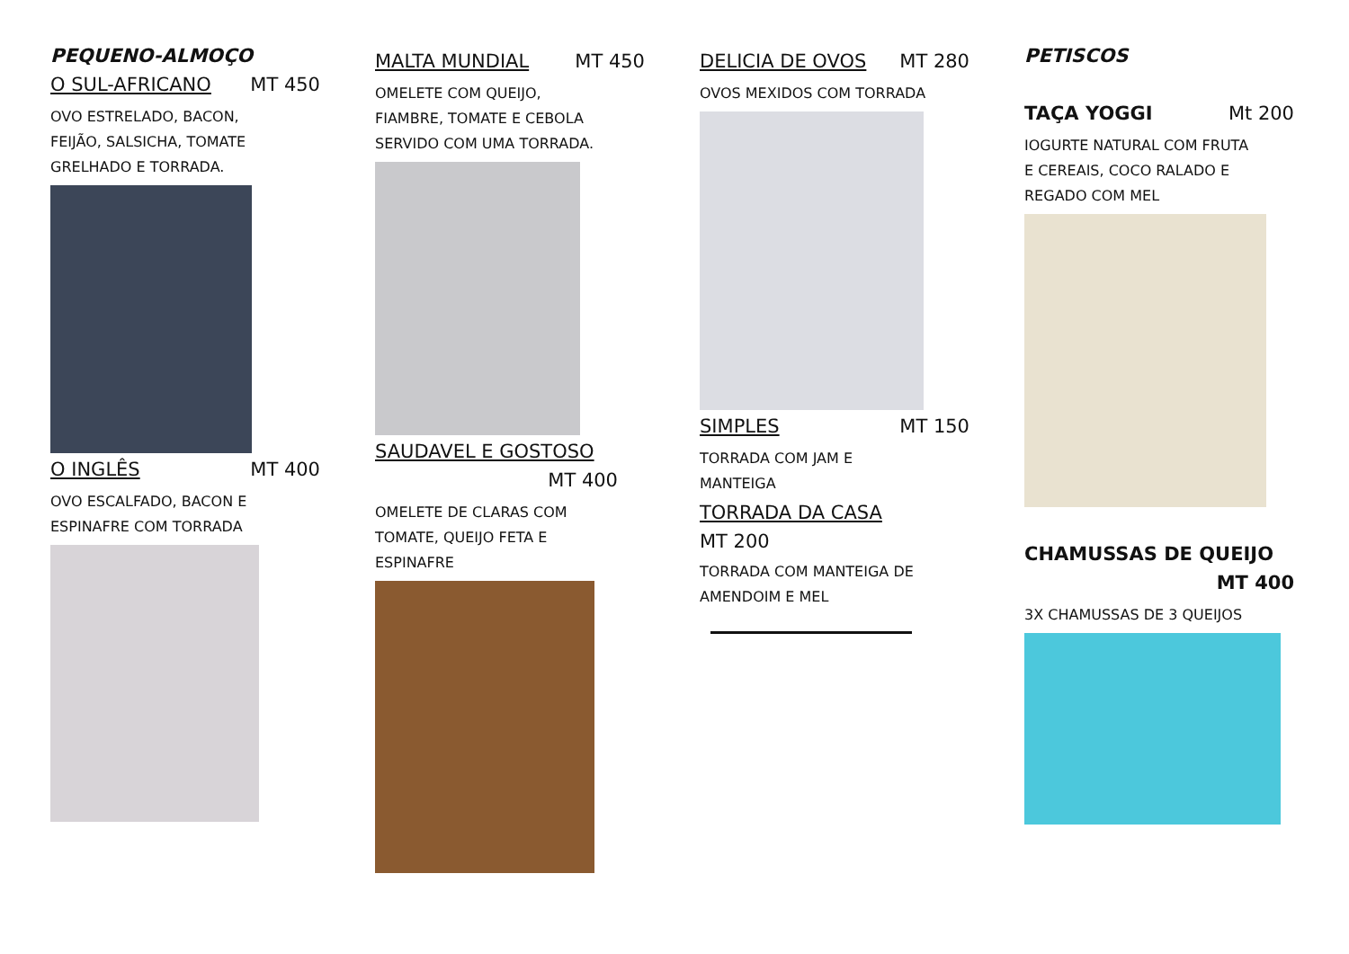PEQUENO-ALMOÇO
O SUL-AFRICANO MT 450
OVO ESTRELADO, BACON,
FEIJÃO, SALSICHA, TOMATE
GRELHADO E TORRADA.
O INGLÊS MT 400
OVO ESCALFADO, BACON E
ESPINAFRE COM TORRADA
MALTA MUNDIAL MT 450
OMELETE COM QUEIJO,
FIAMBRE, TOMATE E CEBOLA
SERVIDO COM UMA TORRADA.
SAUDAVEL E GOSTOSO
MT 400
OMELETE DE CLARAS COM
TOMATE, QUEIJO FETA E
ESPINAFRE
DELICIA DE OVOS MT 280
OVOS MEXIDOS COM TORRADA
SIMPLES MT 150
TORRADA COM JAM E
MANTEIGA
TORRADA DA CASA
MT 200
TORRADA COM MANTEIGA DE
AMENDOIM E MEL
PETISCOS
TAÇA YOGGI Mt 200
IOGURTE NATURAL COM FRUTA
E CEREAIS, COCO RALADO E
REGADO COM MEL
CHAMUSSAS DE QUEIJO
MT 400
3X CHAMUSSAS DE 3 QUEIJOS